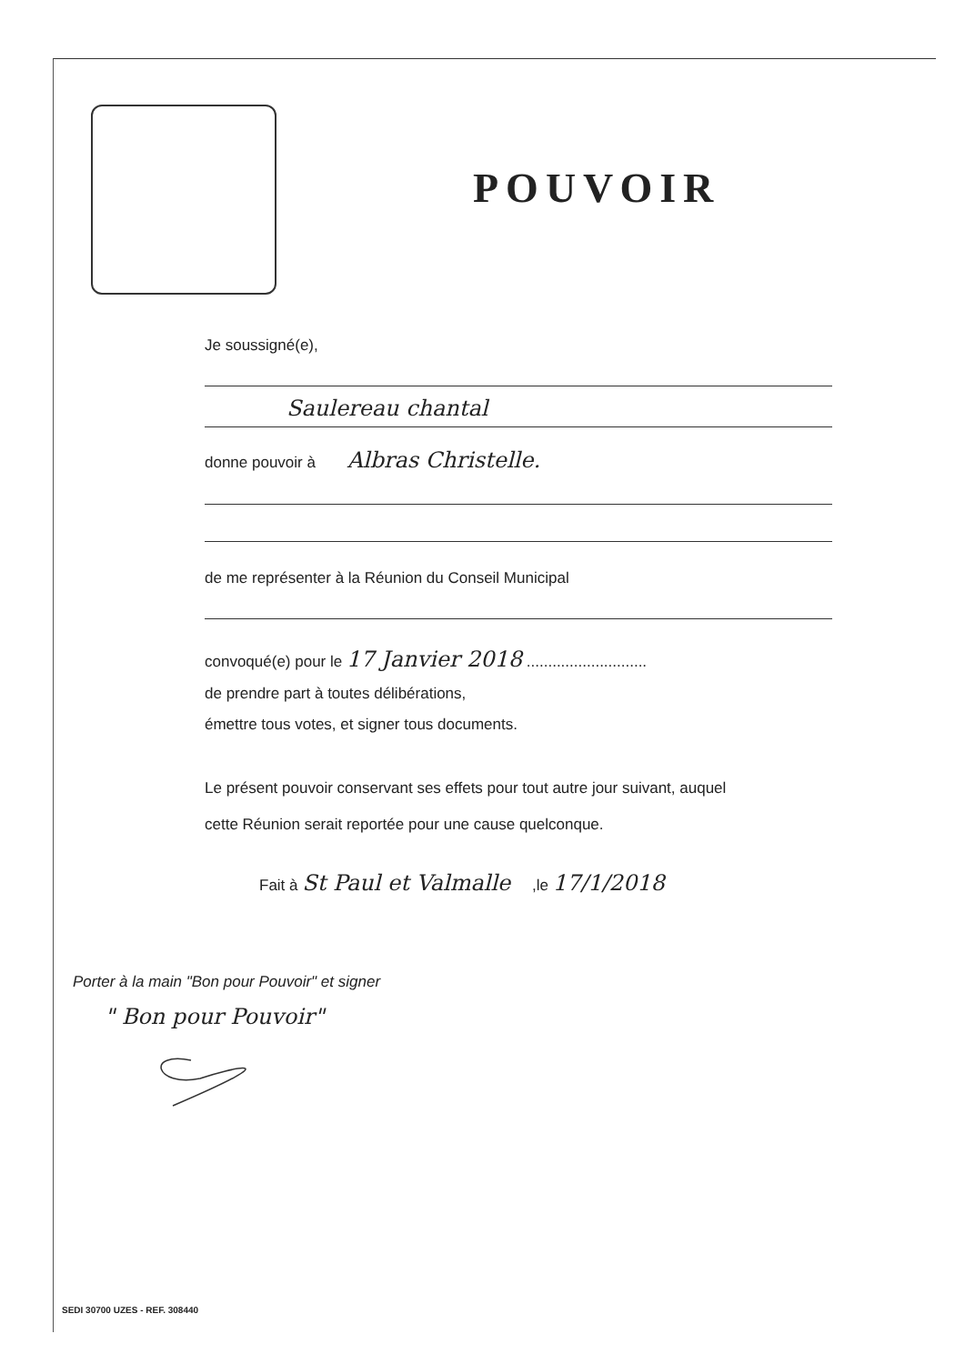POUVOIR
Je soussigné(e),
Saulereau chantal
donne pouvoir à Albras Christelle.
de me représenter à la Réunion du Conseil Municipal
convoqué(e) pour le 17 Janvier 2018 ............................
de prendre part à toutes délibérations,
émettre tous votes, et signer tous documents.
Le présent pouvoir conservant ses effets pour tout autre jour suivant, auquel
cette Réunion serait reportée pour une cause quelconque.
Fait à St Paul et Valmalle ,le 17/1/2018
Porter à la main "Bon pour Pouvoir" et signer
" Bon pour Pouvoir"
SEDI 30700 UZES - REF. 308440